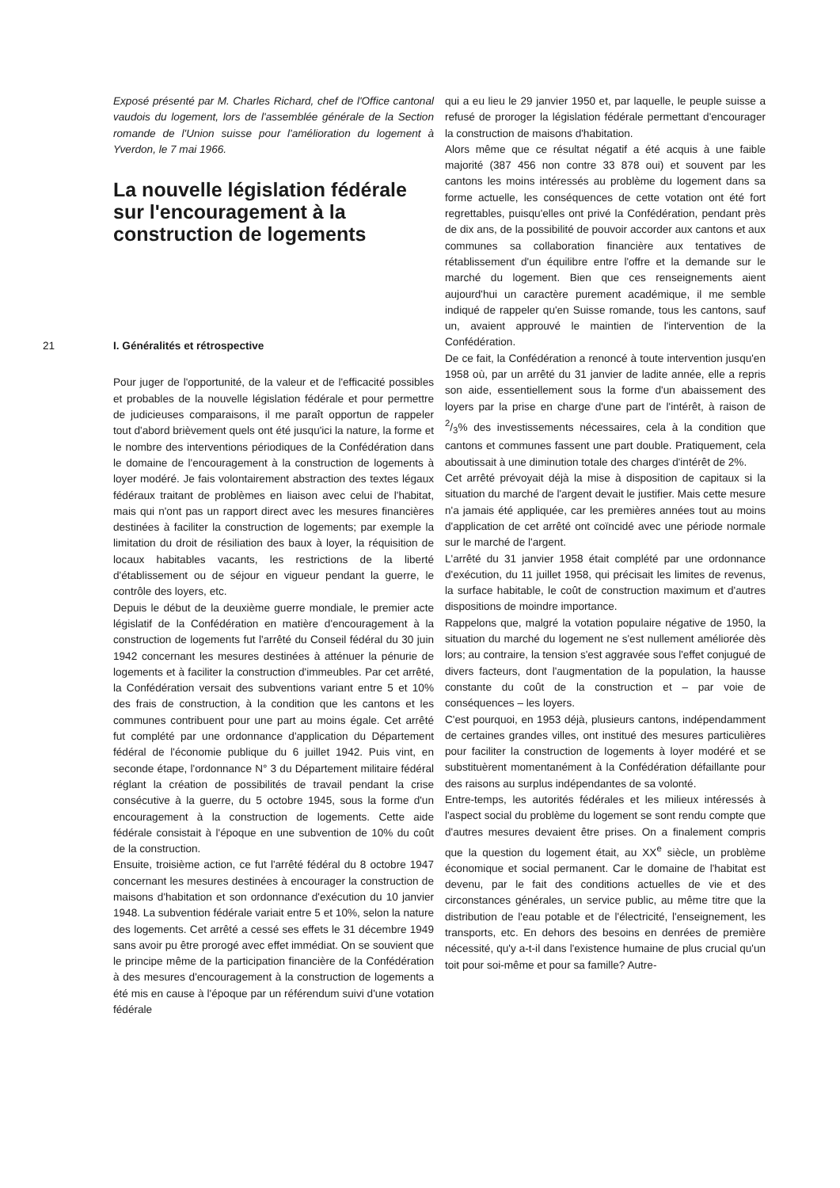Exposé présenté par M. Charles Richard, chef de l'Office cantonal vaudois du logement, lors de l'assemblée générale de la Section romande de l'Union suisse pour l'amélioration du logement à Yverdon, le 7 mai 1966.
La nouvelle législation fédérale sur l'encouragement à la construction de logements
21 I. Généralités et rétrospective
Pour juger de l'opportunité, de la valeur et de l'efficacité possibles et probables de la nouvelle législation fédérale et pour permettre de judicieuses comparaisons, il me paraît opportun de rappeler tout d'abord brièvement quels ont été jusqu'ici la nature, la forme et le nombre des interventions périodiques de la Confédération dans le domaine de l'encouragement à la construction de logements à loyer modéré. Je fais volontairement abstraction des textes légaux fédéraux traitant de problèmes en liaison avec celui de l'habitat, mais qui n'ont pas un rapport direct avec les mesures financières destinées à faciliter la construction de logements; par exemple la limitation du droit de résiliation des baux à loyer, la réquisition de locaux habitables vacants, les restrictions de la liberté d'établissement ou de séjour en vigueur pendant la guerre, le contrôle des loyers, etc.
Depuis le début de la deuxième guerre mondiale, le premier acte législatif de la Confédération en matière d'encouragement à la construction de logements fut l'arrêté du Conseil fédéral du 30 juin 1942 concernant les mesures destinées à atténuer la pénurie de logements et à faciliter la construction d'immeubles. Par cet arrêté, la Confédération versait des subventions variant entre 5 et 10% des frais de construction, à la condition que les cantons et les communes contribuent pour une part au moins égale. Cet arrêté fut complété par une ordonnance d'application du Département fédéral de l'économie publique du 6 juillet 1942. Puis vint, en seconde étape, l'ordonnance N° 3 du Département militaire fédéral réglant la création de possibilités de travail pendant la crise consécutive à la guerre, du 5 octobre 1945, sous la forme d'un encouragement à la construction de logements. Cette aide fédérale consistait à l'époque en une subvention de 10% du coût de la construction.
Ensuite, troisième action, ce fut l'arrêté fédéral du 8 octobre 1947 concernant les mesures destinées à encourager la construction de maisons d'habitation et son ordonnance d'exécution du 10 janvier 1948. La subvention fédérale variait entre 5 et 10%, selon la nature des logements. Cet arrêté a cessé ses effets le 31 décembre 1949 sans avoir pu être prorogé avec effet immédiat. On se souvient que le principe même de la participation financière de la Confédération à des mesures d'encouragement à la construction de logements a été mis en cause à l'époque par un référendum suivi d'une votation fédérale
qui a eu lieu le 29 janvier 1950 et, par laquelle, le peuple suisse a refusé de proroger la législation fédérale permettant d'encourager la construction de maisons d'habitation.
Alors même que ce résultat négatif a été acquis à une faible majorité (387 456 non contre 33 878 oui) et souvent par les cantons les moins intéressés au problème du logement dans sa forme actuelle, les conséquences de cette votation ont été fort regrettables, puisqu'elles ont privé la Confédération, pendant près de dix ans, de la possibilité de pouvoir accorder aux cantons et aux communes sa collaboration financière aux tentatives de rétablissement d'un équilibre entre l'offre et la demande sur le marché du logement. Bien que ces renseignements aient aujourd'hui un caractère purement académique, il me semble indiqué de rappeler qu'en Suisse romande, tous les cantons, sauf un, avaient approuvé le maintien de l'intervention de la Confédération.
De ce fait, la Confédération a renoncé à toute intervention jusqu'en 1958 où, par un arrêté du 31 janvier de ladite année, elle a repris son aide, essentiellement sous la forme d'un abaissement des loyers par la prise en charge d'une part de l'intérêt, à raison de 2/3% des investissements nécessaires, cela à la condition que cantons et communes fassent une part double. Pratiquement, cela aboutissait à une diminution totale des charges d'intérêt de 2%.
Cet arrêté prévoyait déjà la mise à disposition de capitaux si la situation du marché de l'argent devait le justifier. Mais cette mesure n'a jamais été appliquée, car les premières années tout au moins d'application de cet arrêté ont coïncidé avec une période normale sur le marché de l'argent.
L'arrêté du 31 janvier 1958 était complété par une ordonnance d'exécution, du 11 juillet 1958, qui précisait les limites de revenus, la surface habitable, le coût de construction maximum et d'autres dispositions de moindre importance.
Rappelons que, malgré la votation populaire négative de 1950, la situation du marché du logement ne s'est nullement améliorée dès lors; au contraire, la tension s'est aggravée sous l'effet conjugué de divers facteurs, dont l'augmentation de la population, la hausse constante du coût de la construction et – par voie de conséquences – les loyers.
C'est pourquoi, en 1953 déjà, plusieurs cantons, indépendamment de certaines grandes villes, ont institué des mesures particulières pour faciliter la construction de logements à loyer modéré et se substituèrent momentanément à la Confédération défaillante pour des raisons au surplus indépendantes de sa volonté.
Entre-temps, les autorités fédérales et les milieux intéressés à l'aspect social du problème du logement se sont rendu compte que d'autres mesures devaient être prises. On a finalement compris que la question du logement était, au XX<sup>e</sup> siècle, un problème économique et social permanent. Car le domaine de l'habitat est devenu, par le fait des conditions actuelles de vie et des circonstances générales, un service public, au même titre que la distribution de l'eau potable et de l'électricité, l'enseignement, les transports, etc. En dehors des besoins en denrées de première nécessité, qu'y a-t-il dans l'existence humaine de plus crucial qu'un toit pour soi-même et pour sa famille? Autre-